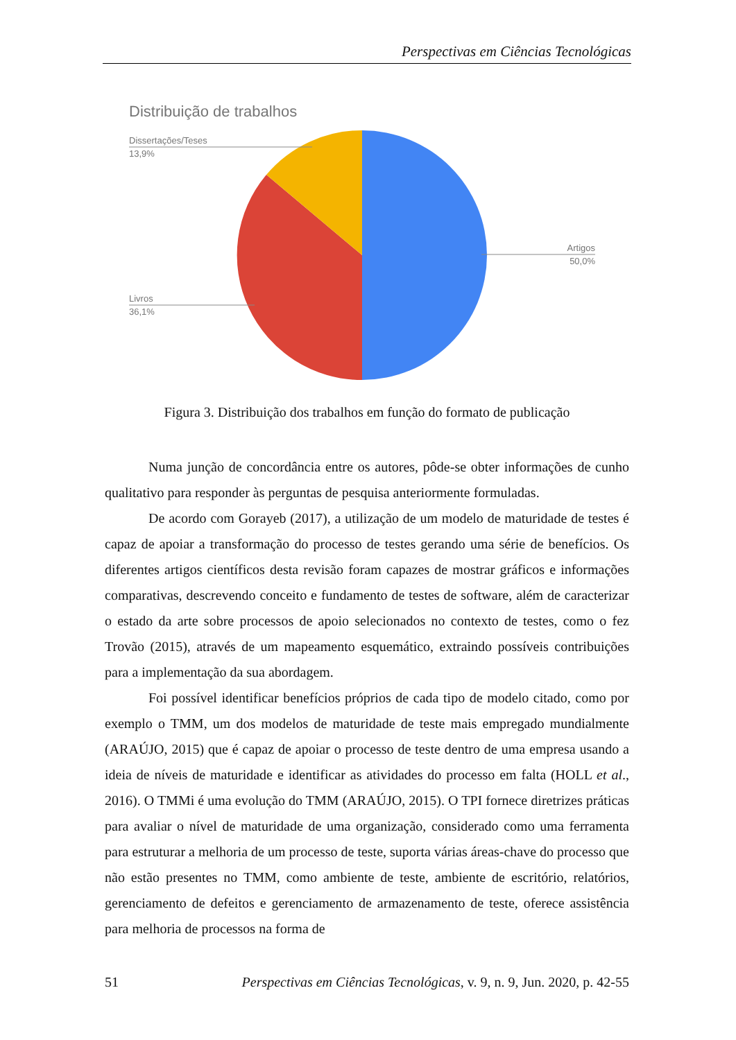Perspectivas em Ciências Tecnológicas
Distribuição de trabalhos
Dissertações/Teses
13,9%
Artigos
50,0%
Livros
36,1%
Figura 3. Distribuição dos trabalhos em função do formato de publicação
Numa junção de concordância entre os autores, pôde-se obter informações de cunho qualitativo para responder às perguntas de pesquisa anteriormente formuladas.
De acordo com Gorayeb (2017), a utilização de um modelo de maturidade de testes é capaz de apoiar a transformação do processo de testes gerando uma série de benefícios. Os diferentes artigos científicos desta revisão foram capazes de mostrar gráficos e informações comparativas, descrevendo conceito e fundamento de testes de software, além de caracterizar o estado da arte sobre processos de apoio selecionados no contexto de testes, como o fez Trovão (2015), através de um mapeamento esquemático, extraindo possíveis contribuições para a implementação da sua abordagem.
Foi possível identificar benefícios próprios de cada tipo de modelo citado, como por exemplo o TMM, um dos modelos de maturidade de teste mais empregado mundialmente (ARAÚJO, 2015) que é capaz de apoiar o processo de teste dentro de uma empresa usando a ideia de níveis de maturidade e identificar as atividades do processo em falta (HOLL et al., 2016). O TMMi é uma evolução do TMM (ARAÚJO, 2015). O TPI fornece diretrizes práticas para avaliar o nível de maturidade de uma organização, considerado como uma ferramenta para estruturar a melhoria de um processo de teste, suporta várias áreas-chave do processo que não estão presentes no TMM, como ambiente de teste, ambiente de escritório, relatórios, gerenciamento de defeitos e gerenciamento de armazenamento de teste, oferece assistência para melhoria de processos na forma de
51 Perspectivas em Ciências Tecnológicas, v. 9, n. 9, Jun. 2020, p. 42-55